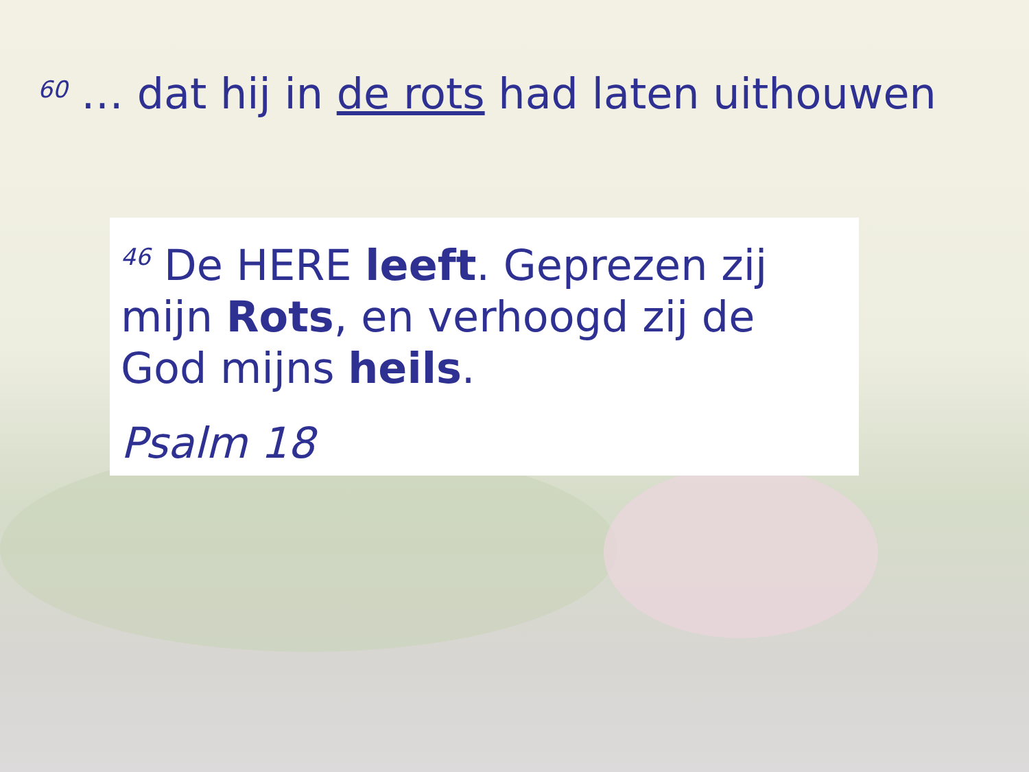<sup>60</sup> … dat hij in de rots had laten uithouwen
<sup>46</sup> De HERE leeft. Geprezen zij mijn Rots, en verhoogd zij de God mijns heils.
Psalm 18